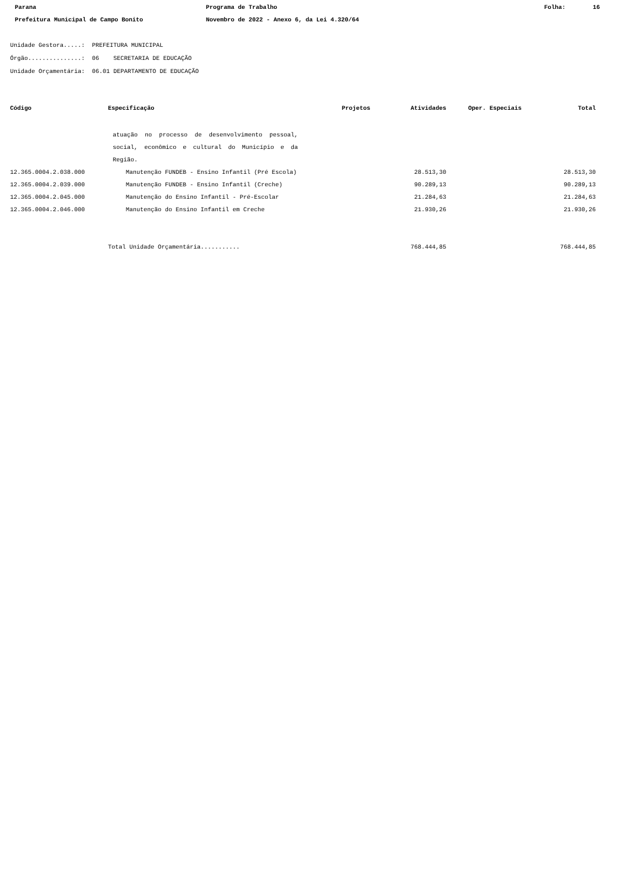Parana Programa de Trabalho Folha: 16
Prefeitura Municipal de Campo Bonito Novembro de 2022 - Anexo 6, da Lei 4.320/64
Unidade Gestora.....: PREFEITURA MUNICIPAL
Órgão...............: 06 SECRETARIA DE EDUCAÇÃO
Unidade Orçamentária: 06.01 DEPARTAMENTO DE EDUCAÇÃO
| Código | Especificação | Projetos | Atividades | Oper. Especiais | Total |
| --- | --- | --- | --- | --- | --- |
| | atuação no processo de desenvolvimento pessoal, social, econômico e cultural do Município e da Região. | | | | |
| 12.365.0004.2.038.000 | Manutenção FUNDEB - Ensino Infantil (Pré Escola) | | 28.513,30 | | 28.513,30 |
| 12.365.0004.2.039.000 | Manutenção FUNDEB - Ensino Infantil (Creche) | | 90.289,13 | | 90.289,13 |
| 12.365.0004.2.045.000 | Manutenção do Ensino Infantil - Pré-Escolar | | 21.284,63 | | 21.284,63 |
| 12.365.0004.2.046.000 | Manutenção do Ensino Infantil em Creche | | 21.930,26 | | 21.930,26 |
| | Total Unidade Orçamentária........... | | 768.444,85 | | 768.444,85 |